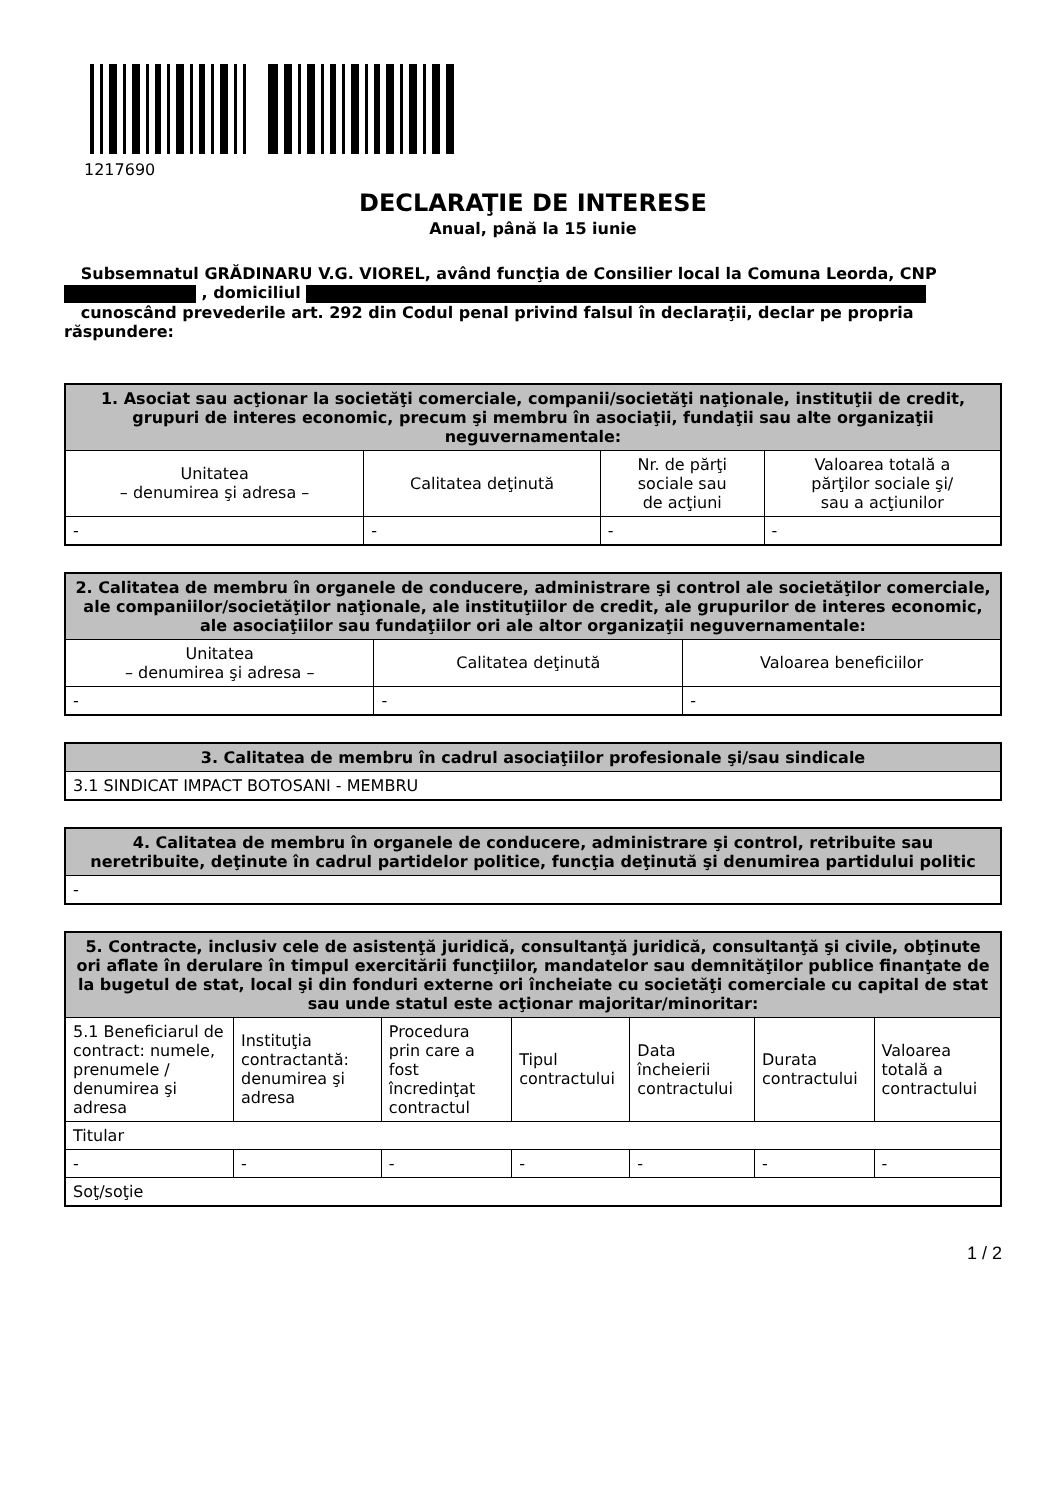1217690
DECLARAŢIE DE INTERESE
Anual, până la 15 iunie
Subsemnatul GRĂDINARU V.G. VIOREL, având funcţia de Consilier local la Comuna Leorda, CNP
, domiciliul
cunoscând prevederile art. 292 din Codul penal privind falsul în declaraţii, declar pe propria răspundere:
| 1. Asociat sau acţionar la societăţi comerciale, companii/societăţi naţionale, instituţii de credit, grupuri de interes economic, precum şi membru în asociaţii, fundaţii sau alte organizaţii neguvernamentale: | | | |
| --- | --- | --- | --- |
| Unitatea – denumirea şi adresa – | Calitatea deţinută | Nr. de părţi sociale sau de acţiuni | Valoarea totală a părţilor sociale şi/ sau a acţiunilor |
| - | - | - | - |
| 2. Calitatea de membru în organele de conducere, administrare şi control ale societăţilor comerciale, ale companiilor/societăţilor naţionale, ale instituţiilor de credit, ale grupurilor de interes economic, ale asociaţiilor sau fundaţiilor ori ale altor organizaţii neguvernamentale: | | |
| --- | --- | --- |
| Unitatea – denumirea şi adresa – | Calitatea deţinută | Valoarea beneficiilor |
| - | - | - |
| 3. Calitatea de membru în cadrul asociaţiilor profesionale şi/sau sindicale |
| --- |
| 3.1 SINDICAT IMPACT BOTOSANI - MEMBRU |
| 4. Calitatea de membru în organele de conducere, administrare şi control, retribuite sau neretribuite, deţinute în cadrul partidelor politice, funcţia deţinută şi denumirea partidului politic |
| --- |
| - |
| 5. Contracte, inclusiv cele de asistenţă juridică, consultanţă juridică, consultanţă şi civile, obţinute ori aflate în derulare în timpul exercitării funcţiilor, mandatelor sau demnităţilor publice finanţate de la bugetul de stat, local şi din fonduri externe ori încheiate cu societăţi comerciale cu capital de stat sau unde statul este acţionar majoritar/minoritar: | | | | | | |
| --- | --- | --- | --- | --- | --- | --- |
| 5.1 Beneficiarul de contract: numele, prenumele / denumirea şi adresa | Instituţia contractantă: denumirea şi adresa | Procedura prin care a fost încredinţat contractul | Tipul contractului | Data încheierii contractului | Durata contractului | Valoarea totală a contractului |
| Titular | | | | | | |
| - | - | - | - | - | - | - |
| Soţ/soţie | | | | | | |
1 / 2